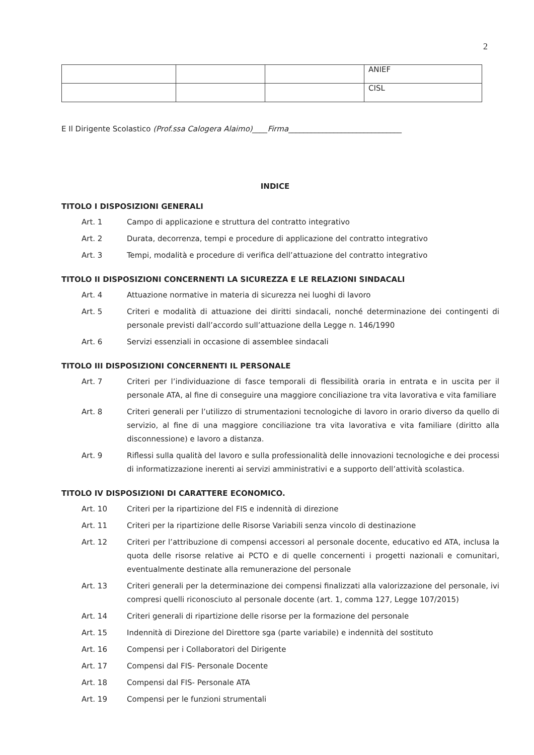2
| | | | ANIEF |
| | | | CISL |
E Il Dirigente Scolastico (Prof.ssa Calogera Alaimo)____Firma______________________________
INDICE
TITOLO I DISPOSIZIONI GENERALI
| Art. 1 | Campo di applicazione e struttura del contratto integrativo |
| Art. 2 | Durata, decorrenza, tempi e procedure di applicazione del contratto integrativo |
| Art. 3 | Tempi, modalità e procedure di verifica dell’attuazione del contratto integrativo |
TITOLO II DISPOSIZIONI CONCERNENTI LA SICUREZZA E LE RELAZIONI SINDACALI
| Art. 4 | Attuazione normative in materia di sicurezza nei luoghi di lavoro |
| Art. 5 | Criteri e modalità di attuazione dei diritti sindacali, nonché determinazione dei contingenti di personale previsti dall’accordo sull’attuazione della Legge n. 146/1990 |
| Art. 6 | Servizi essenziali in occasione di assemblee sindacali |
TITOLO III DISPOSIZIONI CONCERNENTI IL PERSONALE
| Art. 7 | Criteri per l’individuazione di fasce temporali di flessibilità oraria in entrata e in uscita per il personale ATA, al fine di conseguire una maggiore conciliazione tra vita lavorativa e vita familiare |
| Art. 8 | Criteri generali per l’utilizzo di strumentazioni tecnologiche di lavoro in orario diverso da quello di servizio, al fine di una maggiore conciliazione tra vita lavorativa e vita familiare (diritto alla disconnessione) e lavoro a distanza. |
| Art. 9 | Riflessi sulla qualità del lavoro e sulla professionalità delle innovazioni tecnologiche e dei processi di informatizzazione inerenti ai servizi amministrativi e a supporto dell’attività scolastica. |
TITOLO IV DISPOSIZIONI DI CARATTERE ECONOMICO.
| Art. 10 | Criteri per la ripartizione del FIS e indennità di direzione |
| Art. 11 | Criteri per la ripartizione delle Risorse Variabili senza vincolo di destinazione |
| Art. 12 | Criteri per l’attribuzione di compensi accessori al personale docente, educativo ed ATA, inclusa la quota delle risorse relative ai PCTO e di quelle concernenti i progetti nazionali e comunitari, eventualmente destinate alla remunerazione del personale |
| Art. 13 | Criteri generali per la determinazione dei compensi finalizzati alla valorizzazione del personale, ivi compresi quelli riconosciuto al personale docente (art. 1, comma 127, Legge 107/2015) |
| Art. 14 | Criteri generali di ripartizione delle risorse per la formazione del personale |
| Art. 15 | Indennità di Direzione del Direttore sga (parte variabile) e indennità del sostituto |
| Art. 16 | Compensi per i Collaboratori del Dirigente |
| Art. 17 | Compensi dal FIS- Personale Docente |
| Art. 18 | Compensi dal FIS- Personale ATA |
| Art. 19 | Compensi per le funzioni strumentali |